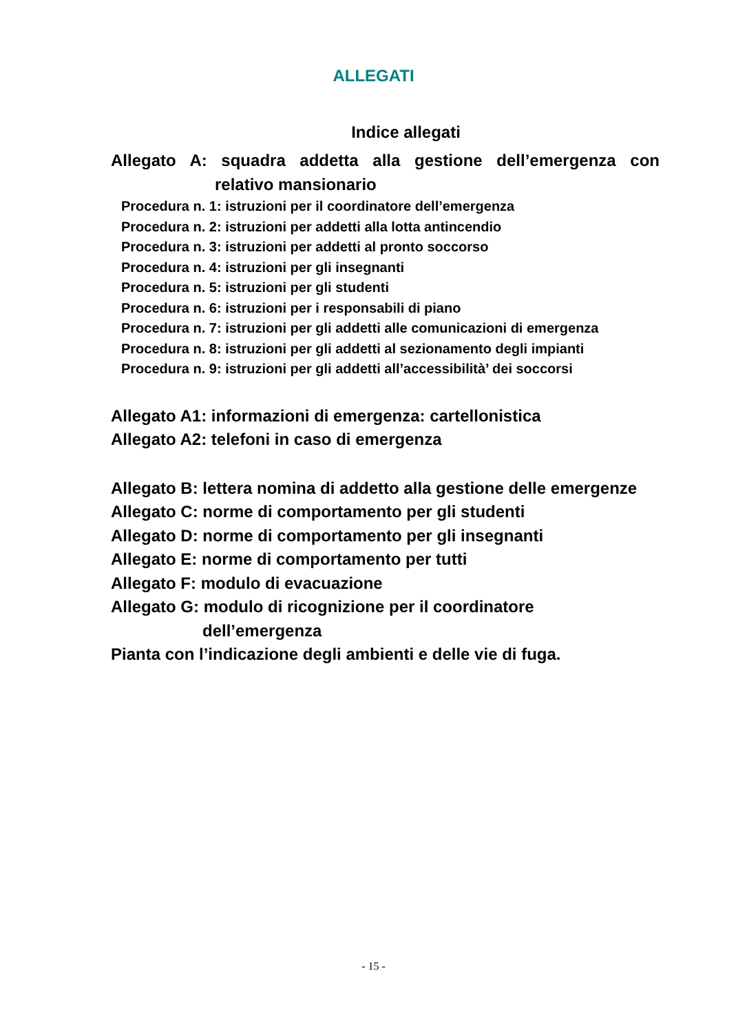ALLEGATI
Indice allegati
Allegato A: squadra addetta alla gestione dell’emergenza con
relativo mansionario
Procedura n. 1: istruzioni per il coordinatore dell’emergenza
Procedura n. 2: istruzioni per addetti alla lotta antincendio
Procedura n. 3: istruzioni per addetti al pronto soccorso
Procedura n. 4: istruzioni per gli insegnanti
Procedura n. 5: istruzioni per gli studenti
Procedura n. 6: istruzioni per i responsabili di piano
Procedura n. 7: istruzioni per gli addetti alle comunicazioni di emergenza
Procedura n. 8: istruzioni per gli addetti al sezionamento degli impianti
Procedura n. 9: istruzioni per gli addetti all’accessibilità’ dei soccorsi
Allegato A1: informazioni di emergenza: cartellonistica
Allegato A2: telefoni in caso di emergenza
Allegato B: lettera nomina di addetto alla gestione delle emergenze
Allegato C: norme di comportamento per gli studenti
Allegato D: norme di comportamento per gli insegnanti
Allegato E: norme di comportamento per tutti
Allegato F: modulo di evacuazione
Allegato G: modulo di ricognizione per il coordinatore
dell’emergenza
Pianta con l’indicazione degli ambienti e delle vie di fuga.
- 15 -